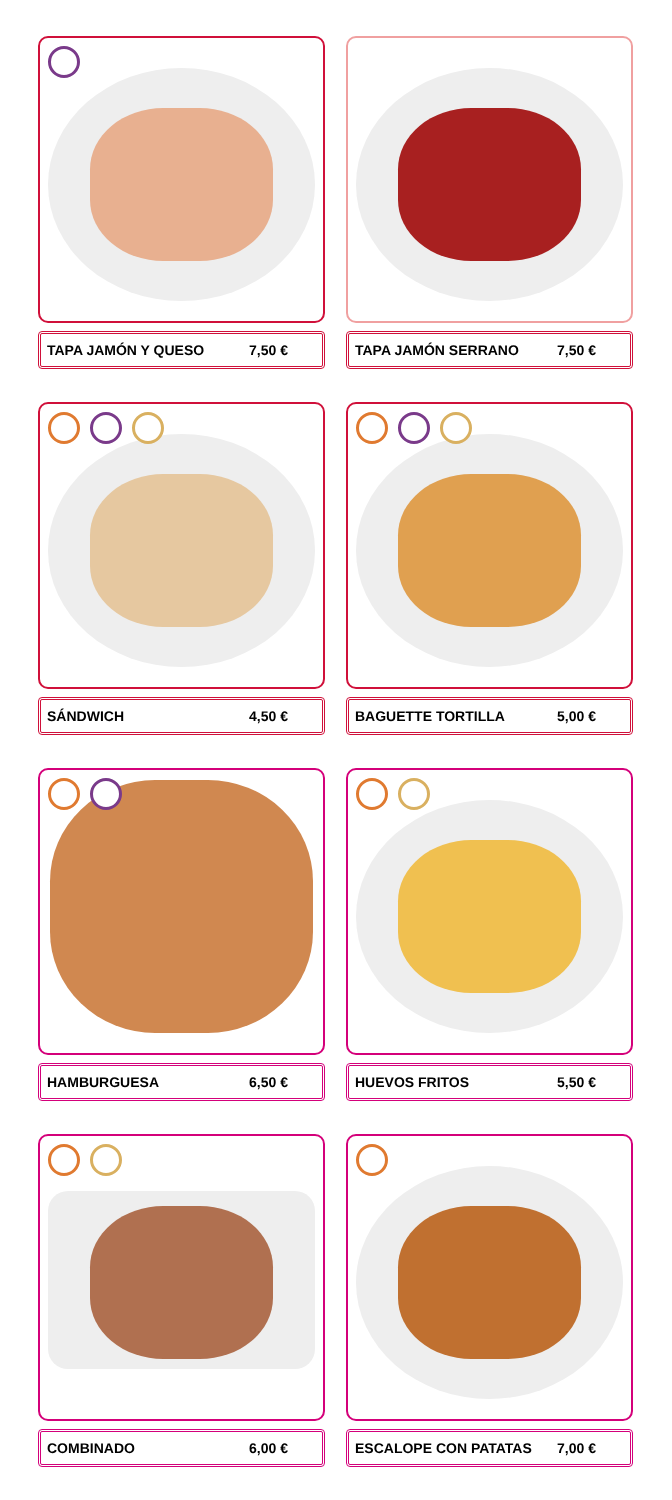TAPA JAMÓN Y QUESO 7,50 €
TAPA JAMÓN SERRANO 7,50 €
SÁNDWICH 4,50 €
BAGUETTE TORTILLA 5,00 €
HAMBURGUESA 6,50 €
HUEVOS FRITOS 5,50 €
COMBINADO 6,00 €
ESCALOPE CON PATATAS 7,00 €